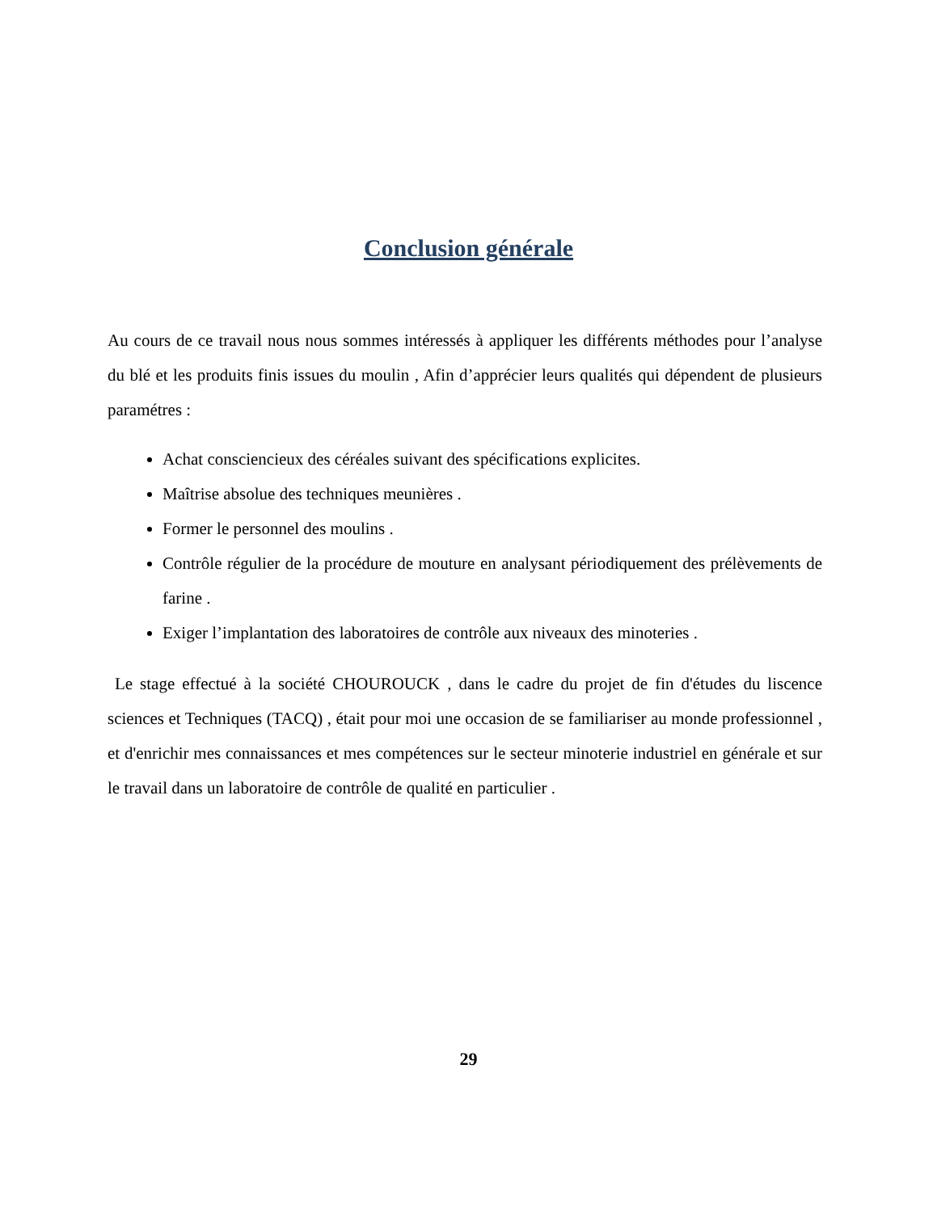Conclusion générale
Au cours de ce travail nous nous sommes intéressés à appliquer les différents méthodes pour l’analyse du blé et les produits finis issues du moulin , Afin d’apprécier leurs qualités qui dépendent de plusieurs paramétres :
Achat consciencieux des céréales suivant des spécifications explicites.
Maîtrise absolue des techniques meunières .
Former le personnel des moulins .
Contrôle régulier de la procédure de mouture en analysant périodiquement des prélèvements de farine .
Exiger l’implantation des laboratoires de contrôle aux niveaux des minoteries .
Le stage effectué à la société CHOUROUCK , dans le cadre du projet de fin d'études du liscence sciences et Techniques (TACQ) , était pour moi une occasion de se familiariser au monde professionnel , et d'enrichir mes connaissances et mes compétences sur le secteur minoterie industriel en générale et sur le travail dans un laboratoire de contrôle de qualité en particulier .
29